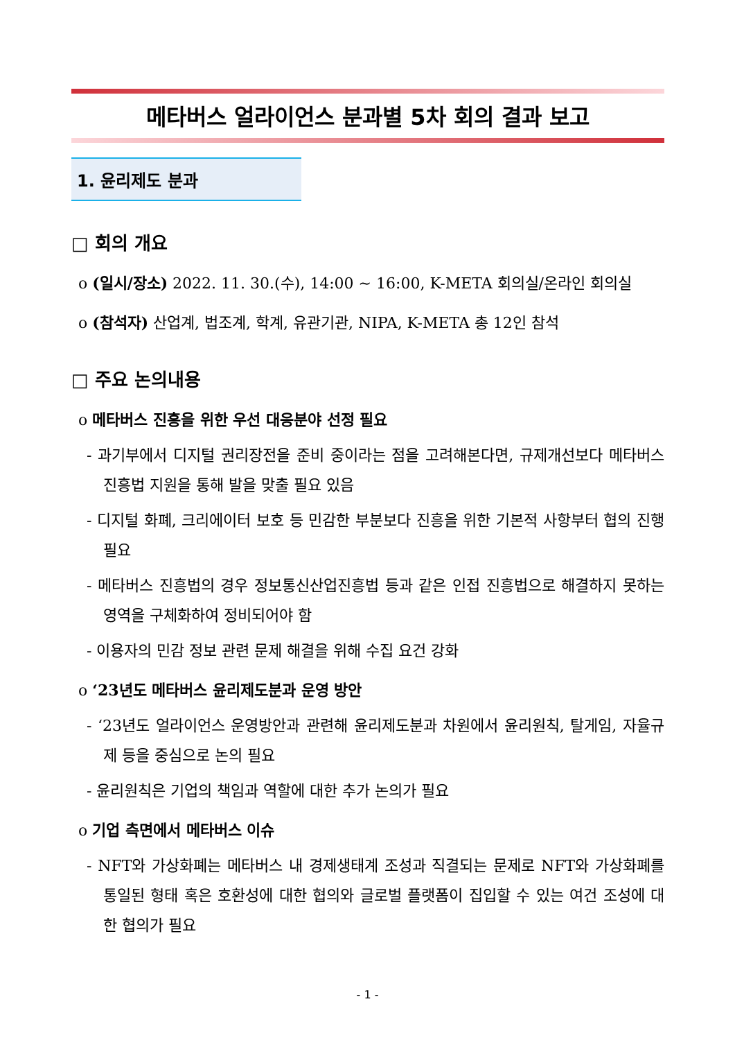메타버스 얼라이언스 분과별 5차 회의 결과 보고
1. 윤리제도 분과
□ 회의 개요
o (일시/장소) 2022. 11. 30.(수), 14:00 ~ 16:00, K-META 회의실/온라인 회의실
o (참석자) 산업계, 법조계, 학계, 유관기관, NIPA, K-META 총 12인 참석
□ 주요 논의내용
o 메타버스 진흥을 위한 우선 대응분야 선정 필요
- 과기부에서 디지털 권리장전을 준비 중이라는 점을 고려해본다면, 규제개선보다 메타버스 진흥법 지원을 통해 발을 맞출 필요 있음
- 디지털 화폐, 크리에이터 보호 등 민감한 부분보다 진흥을 위한 기본적 사항부터 협의 진행 필요
- 메타버스 진흥법의 경우 정보통신산업진흥법 등과 같은 인접 진흥법으로 해결하지 못하는 영역을 구체화하여 정비되어야 함
- 이용자의 민감 정보 관련 문제 해결을 위해 수집 요건 강화
o ‘23년도 메타버스 윤리제도분과 운영 방안
- ‘23년도 얼라이언스 운영방안과 관련해 윤리제도분과 차원에서 윤리원칙, 탈게임, 자율규제 등을 중심으로 논의 필요
- 윤리원칙은 기업의 책임과 역할에 대한 추가 논의가 필요
o 기업 측면에서 메타버스 이슈
- NFT와 가상화폐는 메타버스 내 경제생태계 조성과 직결되는 문제로 NFT와 가상화폐를 통일된 형태 혹은 호환성에 대한 협의와 글로벌 플랫폼이 집입할 수 있는 여건 조성에 대한 협의가 필요
- 1 -